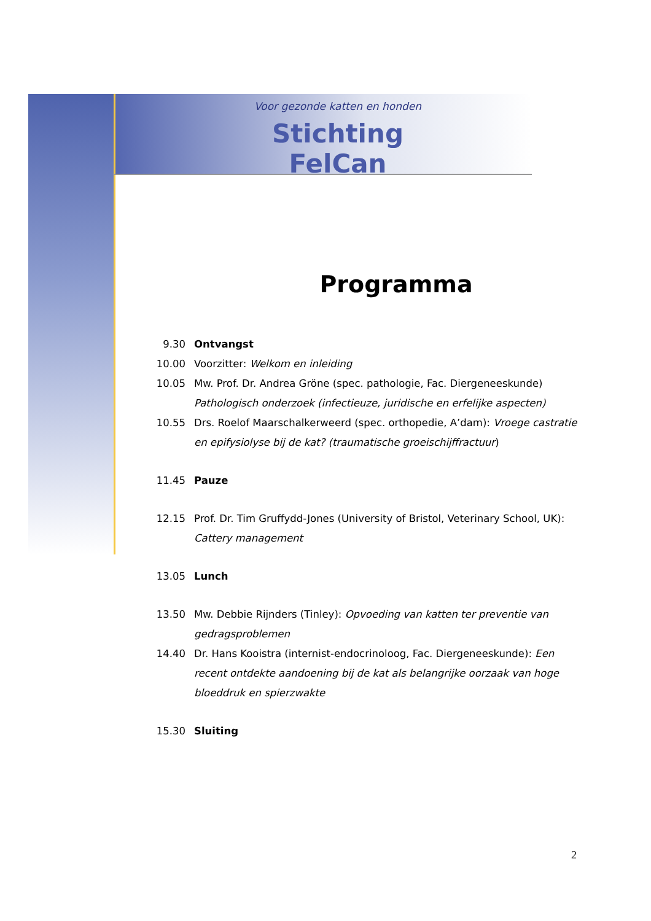Voor gezonde katten en honden
Stichting FelCan
Programma
9.30 Ontvangst
10.00 Voorzitter: Welkom en inleiding
10.05 Mw. Prof. Dr. Andrea Gröne (spec. pathologie, Fac. Diergeneeskunde)
Pathologisch onderzoek (infectieuze, juridische en erfelijke aspecten)
10.55 Drs. Roelof Maarschalkerweerd (spec. orthopedie, A’dam): Vroege castratie en epifysiolyse bij de kat? (traumatische groeischijffractuur)
11.45 Pauze
12.15 Prof. Dr. Tim Gruffydd-Jones (University of Bristol, Veterinary School, UK): Cattery management
13.05 Lunch
13.50 Mw. Debbie Rijnders (Tinley): Opvoeding van katten ter preventie van gedragsproblemen
14.40 Dr. Hans Kooistra (internist-endocrinoloog, Fac. Diergeneeskunde): Een recent ontdekte aandoening bij de kat als belangrijke oorzaak van hoge bloeddruk en spierzwakte
15.30 Sluiting
2